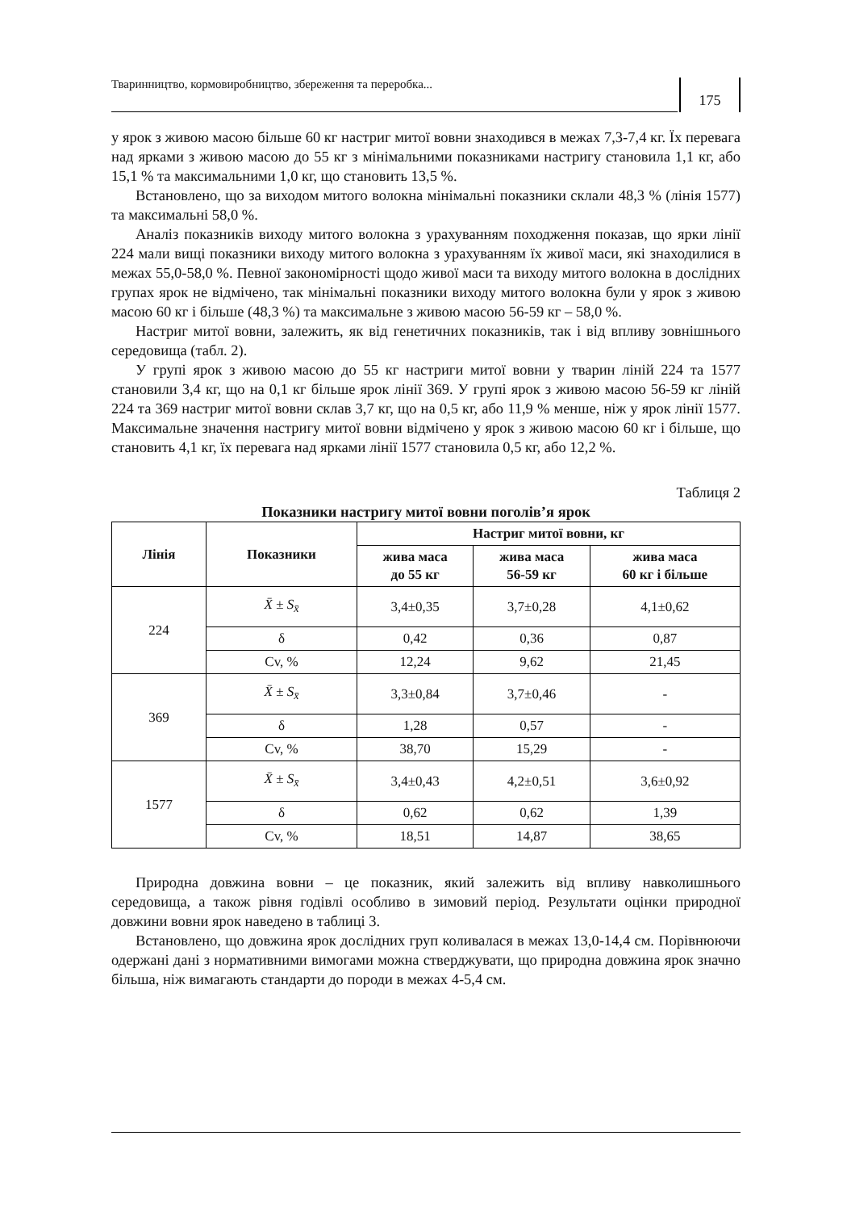Тваринництво, кормовиробництво, збереження та переробка...
175
у ярок з живою масою більше 60 кг настриг митої вовни знаходився в межах 7,3-7,4 кг. Їх перевага над ярками з живою масою до 55 кг з мінімальними показниками настригу становила 1,1 кг, або 15,1 % та максимальними 1,0 кг, що становить 13,5 %.
Встановлено, що за виходом митого волокна мінімальні показники склали 48,3 % (лінія 1577) та максимальні 58,0 %.
Аналіз показників виходу митого волокна з урахуванням походження показав, що ярки лінії 224 мали вищі показники виходу митого волокна з урахуванням їх живої маси, які знаходилися в межах 55,0-58,0 %. Певної закономірності щодо живої маси та виходу митого волокна в дослідних групах ярок не відмічено, так мінімальні показники виходу митого волокна були у ярок з живою масою 60 кг і більше (48,3 %) та максимальне з живою масою 56-59 кг – 58,0 %.
Настриг митої вовни, залежить, як від генетичних показників, так і від впливу зовнішнього середовища (табл. 2).
У групі ярок з живою масою до 55 кг настриги митої вовни у тварин ліній 224 та 1577 становили 3,4 кг, що на 0,1 кг більше ярок лінії 369. У групі ярок з живою масою 56-59 кг ліній 224 та 369 настриг митої вовни склав 3,7 кг, що на 0,5 кг, або 11,9 % менше, ніж у ярок лінії 1577. Максимальне значення настригу митої вовни відмічено у ярок з живою масою 60 кг і більше, що становить 4,1 кг, їх перевага над ярками лінії 1577 становила 0,5 кг, або 12,2 %.
Таблиця 2
Показники настригу митої вовни поголів’я ярок
| Лінія | Показники | Настриг митої вовни, кг | | |
| --- | --- | --- | --- | --- |
| | | жива маса до 55 кг | жива маса 56-59 кг | жива маса 60 кг і більше |
| 224 | X̄ ± S<sub>x̄</sub> | 3,4±0,35 | 3,7±0,28 | 4,1±0,62 |
| | δ | 0,42 | 0,36 | 0,87 |
| | Cv, % | 12,24 | 9,62 | 21,45 |
| 369 | X̄ ± S<sub>x̄</sub> | 3,3±0,84 | 3,7±0,46 | - |
| | δ | 1,28 | 0,57 | - |
| | Cv, % | 38,70 | 15,29 | - |
| 1577 | X̄ ± S<sub>x̄</sub> | 3,4±0,43 | 4,2±0,51 | 3,6±0,92 |
| | δ | 0,62 | 0,62 | 1,39 |
| | Cv, % | 18,51 | 14,87 | 38,65 |
Природна довжина вовни – це показник, який залежить від впливу навколишнього середовища, а також рівня годівлі особливо в зимовий період. Результати оцінки природної довжини вовни ярок наведено в таблиці 3.
Встановлено, що довжина ярок дослідних груп коливалася в межах 13,0-14,4 см. Порівнюючи одержані дані з нормативними вимогами можна стверджувати, що природна довжина ярок значно більша, ніж вимагають стандарти до породи в межах 4-5,4 см.